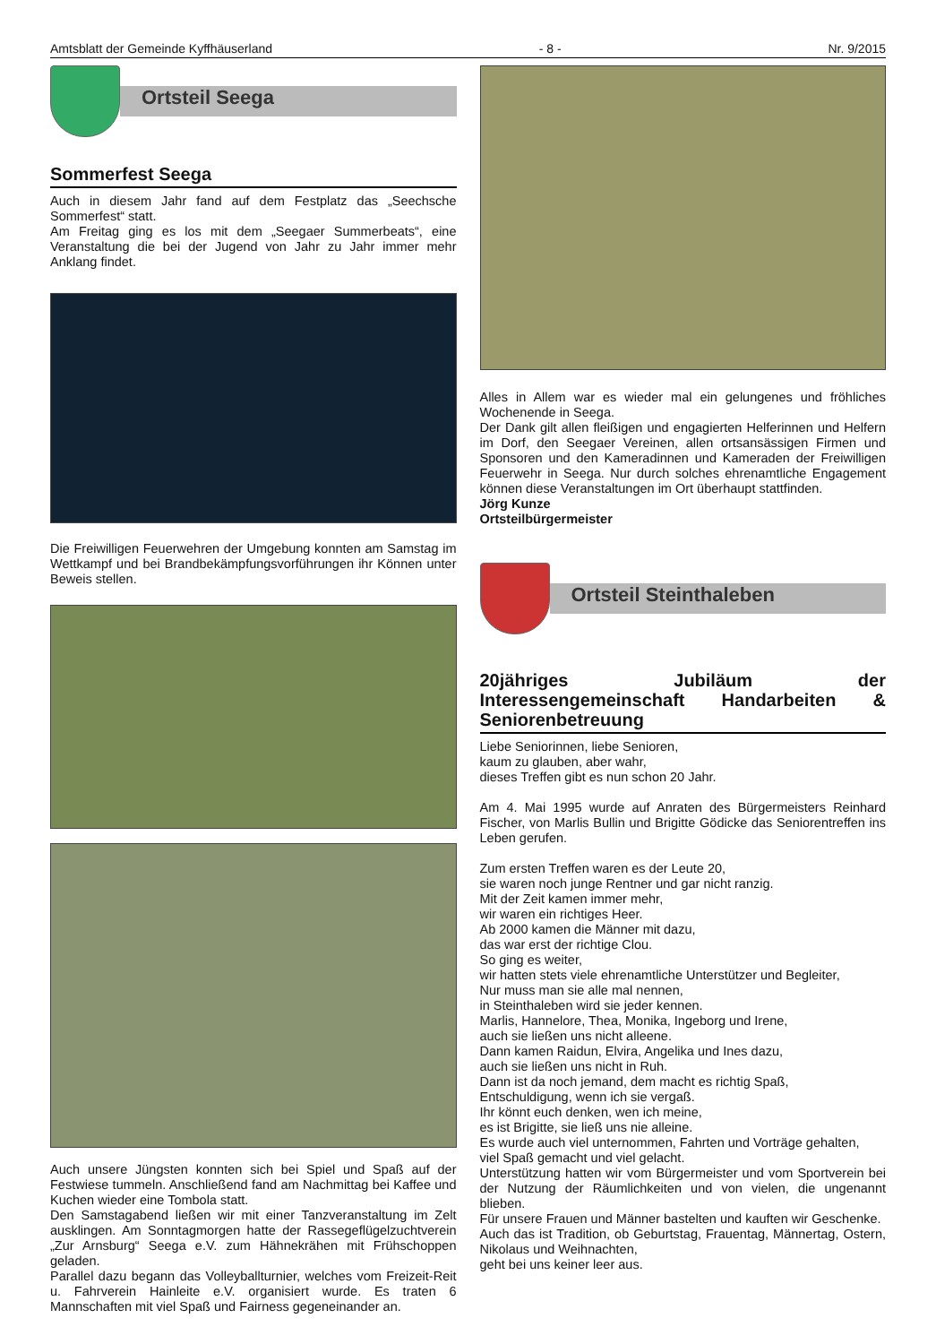Amtsblatt der Gemeinde Kyffhäuserland - 8 - Nr. 9/2015
Ortsteil Seega
Sommerfest Seega
Auch in diesem Jahr fand auf dem Festplatz das „Seechsche Sommerfest“ statt.
Am Freitag ging es los mit dem „Seegaer Summerbeats“, eine Veranstaltung die bei der Jugend von Jahr zu Jahr immer mehr Anklang findet.
Die Freiwilligen Feuerwehren der Umgebung konnten am Samstag im Wettkampf und bei Brandbekämpfungsvorführungen ihr Können unter Beweis stellen.
Auch unsere Jüngsten konnten sich bei Spiel und Spaß auf der Festwiese tummeln. Anschließend fand am Nachmittag bei Kaffee und Kuchen wieder eine Tombola statt.
Den Samstagabend ließen wir mit einer Tanzveranstaltung im Zelt ausklingen. Am Sonntagmorgen hatte der Rassegeflügelzuchtverein „Zur Arnsburg“ Seega e.V. zum Hähnekrähen mit Frühschoppen geladen.
Parallel dazu begann das Volleyballturnier, welches vom Freizeit-Reit u. Fahrverein Hainleite e.V. organisiert wurde. Es traten 6 Mannschaften mit viel Spaß und Fairness gegeneinander an.
Alles in Allem war es wieder mal ein gelungenes und fröhliches Wochenende in Seega.
Der Dank gilt allen fleißigen und engagierten Helferinnen und Helfern im Dorf, den Seegaer Vereinen, allen ortsansässigen Firmen und Sponsoren und den Kameradinnen und Kameraden der Freiwilligen Feuerwehr in Seega. Nur durch solches ehrenamtliche Engagement können diese Veranstaltungen im Ort überhaupt stattfinden.
Jörg Kunze
Ortsteilbürgermeister
Ortsteil Steinthaleben
20jähriges Jubiläum der Interessengemeinschaft Handarbeiten & Seniorenbetreuung
Liebe Seniorinnen, liebe Senioren,
kaum zu glauben, aber wahr,
dieses Treffen gibt es nun schon 20 Jahr.
Am 4. Mai 1995 wurde auf Anraten des Bürgermeisters Reinhard Fischer, von Marlis Bullin und Brigitte Gödicke das Seniorentreffen ins Leben gerufen.
Zum ersten Treffen waren es der Leute 20,
sie waren noch junge Rentner und gar nicht ranzig.
Mit der Zeit kamen immer mehr,
wir waren ein richtiges Heer.
Ab 2000 kamen die Männer mit dazu,
das war erst der richtige Clou.
So ging es weiter,
wir hatten stets viele ehrenamtliche Unterstützer und Begleiter,
Nur muss man sie alle mal nennen,
in Steinthaleben wird sie jeder kennen.
Marlis, Hannelore, Thea, Monika, Ingeborg und Irene,
auch sie ließen uns nicht alleene.
Dann kamen Raidun, Elvira, Angelika und Ines dazu,
auch sie ließen uns nicht in Ruh.
Dann ist da noch jemand, dem macht es richtig Spaß,
Entschuldigung, wenn ich sie vergaß.
Ihr könnt euch denken, wen ich meine,
es ist Brigitte, sie ließ uns nie alleine.
Es wurde auch viel unternommen, Fahrten und Vorträge gehalten,
viel Spaß gemacht und viel gelacht.
Unterstützung hatten wir vom Bürgermeister und vom Sportverein bei der Nutzung der Räumlichkeiten und von vielen, die ungenannt blieben.
Für unsere Frauen und Männer bastelten und kauften wir Geschenke.
Auch das ist Tradition, ob Geburtstag, Frauentag, Männertag, Ostern, Nikolaus und Weihnachten,
geht bei uns keiner leer aus.